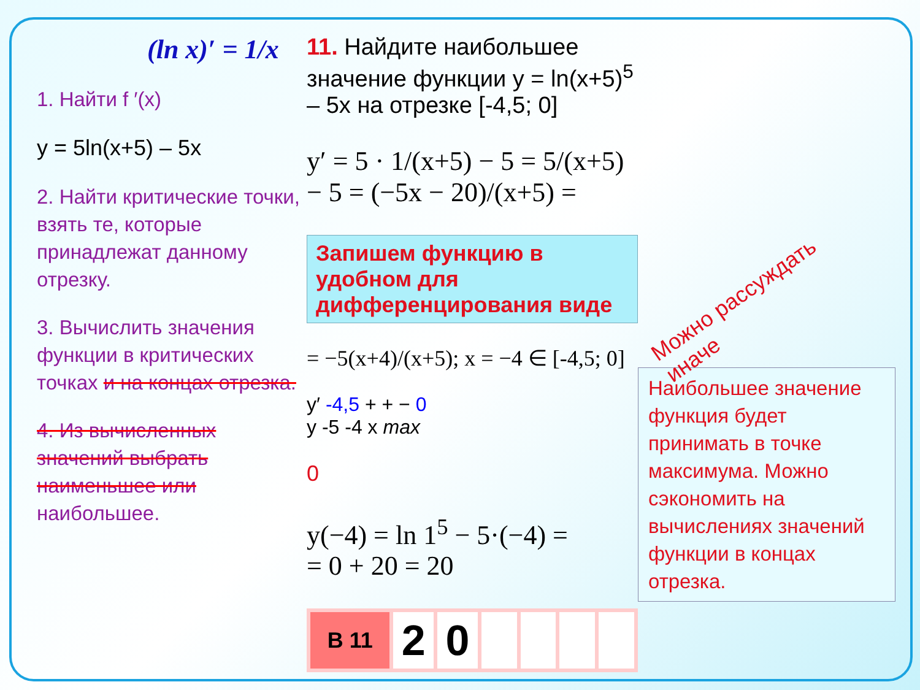(ln x)′ = 1/x
1. Найти f ′(x)
y = 5ln(x+5) – 5x
2. Найти критические точки, взять те, которые принадлежат данному отрезку.
3. Вычислить значения функции в критических точках и на концах отрезка.
4. Из вычисленных значений выбрать наименьшее или наибольшее.
11. Найдите наибольшее значение функции y = ln(x+5)<sup>5</sup> – 5x на отрезке [-4,5; 0]
y′ = 5 · 1/(x+5) − 5 = 5/(x+5) − 5 = (−5x − 20)/(x+5) =
Запишем функцию в удобном для дифференцирования виде
= −5(x+4)/(x+5); x = −4 ∈ [-4,5; 0]
y′ -4,5 + + − 0
y -5 -4 x max
0
y(−4) = ln 1<sup>5</sup> − 5·(−4) =
= 0 + 20 = 20
| В 11 | 2 | 0 | | | | |
Можно рассуждать иначе
Наибольшее значение функция будет принимать в точке максимума. Можно сэкономить на вычислениях значений функции в концах отрезка.